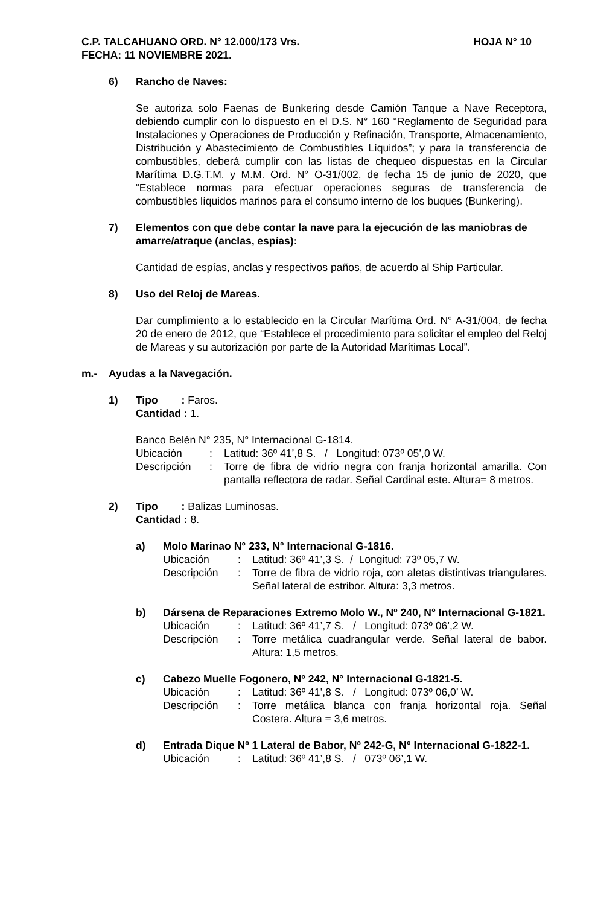C.P. TALCAHUANO ORD. N° 12.000/173 Vrs. HOJA N° 10
FECHA: 11 NOVIEMBRE 2021.
6) Rancho de Naves:
Se autoriza solo Faenas de Bunkering desde Camión Tanque a Nave Receptora, debiendo cumplir con lo dispuesto en el D.S. N° 160 “Reglamento de Seguridad para Instalaciones y Operaciones de Producción y Refinación, Transporte, Almacenamiento, Distribución y Abastecimiento de Combustibles Líquidos”; y para la transferencia de combustibles, deberá cumplir con las listas de chequeo dispuestas en la Circular Marítima D.G.T.M. y M.M. Ord. N° O-31/002, de fecha 15 de junio de 2020, que “Establece normas para efectuar operaciones seguras de transferencia de combustibles líquidos marinos para el consumo interno de los buques (Bunkering).
7) Elementos con que debe contar la nave para la ejecución de las maniobras de amarre/atraque (anclas, espías):
Cantidad de espías, anclas y respectivos paños, de acuerdo al Ship Particular.
8) Uso del Reloj de Mareas.
Dar cumplimiento a lo establecido en la Circular Marítima Ord. N° A-31/004, de fecha 20 de enero de 2012, que “Establece el procedimiento para solicitar el empleo del Reloj de Mareas y su autorización por parte de la Autoridad Marítimas Local”.
m.- Ayudas a la Navegación.
1) Tipo : Faros.
Cantidad : 1.
Banco Belén N° 235, N° Internacional G-1814.
Ubicación : Latitud: 36º 41’,8 S. / Longitud: 073º 05’,0 W.
Descripción : Torre de fibra de vidrio negra con franja horizontal amarilla. Con pantalla reflectora de radar. Señal Cardinal este. Altura= 8 metros.
2) Tipo : Balizas Luminosas.
Cantidad : 8.
a) Molo Marinao N° 233, N° Internacional G-1816.
Ubicación : Latitud: 36º 41’,3 S. / Longitud: 73º 05,7 W.
Descripción : Torre de fibra de vidrio roja, con aletas distintivas triangulares. Señal lateral de estribor. Altura: 3,3 metros.
b) Dársena de Reparaciones Extremo Molo W., Nº 240, N° Internacional G-1821.
Ubicación : Latitud: 36º 41’,7 S. / Longitud: 073º 06’,2 W.
Descripción : Torre metálica cuadrangular verde. Señal lateral de babor. Altura: 1,5 metros.
c) Cabezo Muelle Fogonero, Nº 242, N° Internacional G-1821-5.
Ubicación : Latitud: 36º 41’,8 S. / Longitud: 073º 06,0’ W.
Descripción : Torre metálica blanca con franja horizontal roja. Señal Costera. Altura = 3,6 metros.
d) Entrada Dique Nº 1 Lateral de Babor, Nº 242-G, N° Internacional G-1822-1.
Ubicación : Latitud: 36º 41’,8 S. / 073º 06’,1 W.